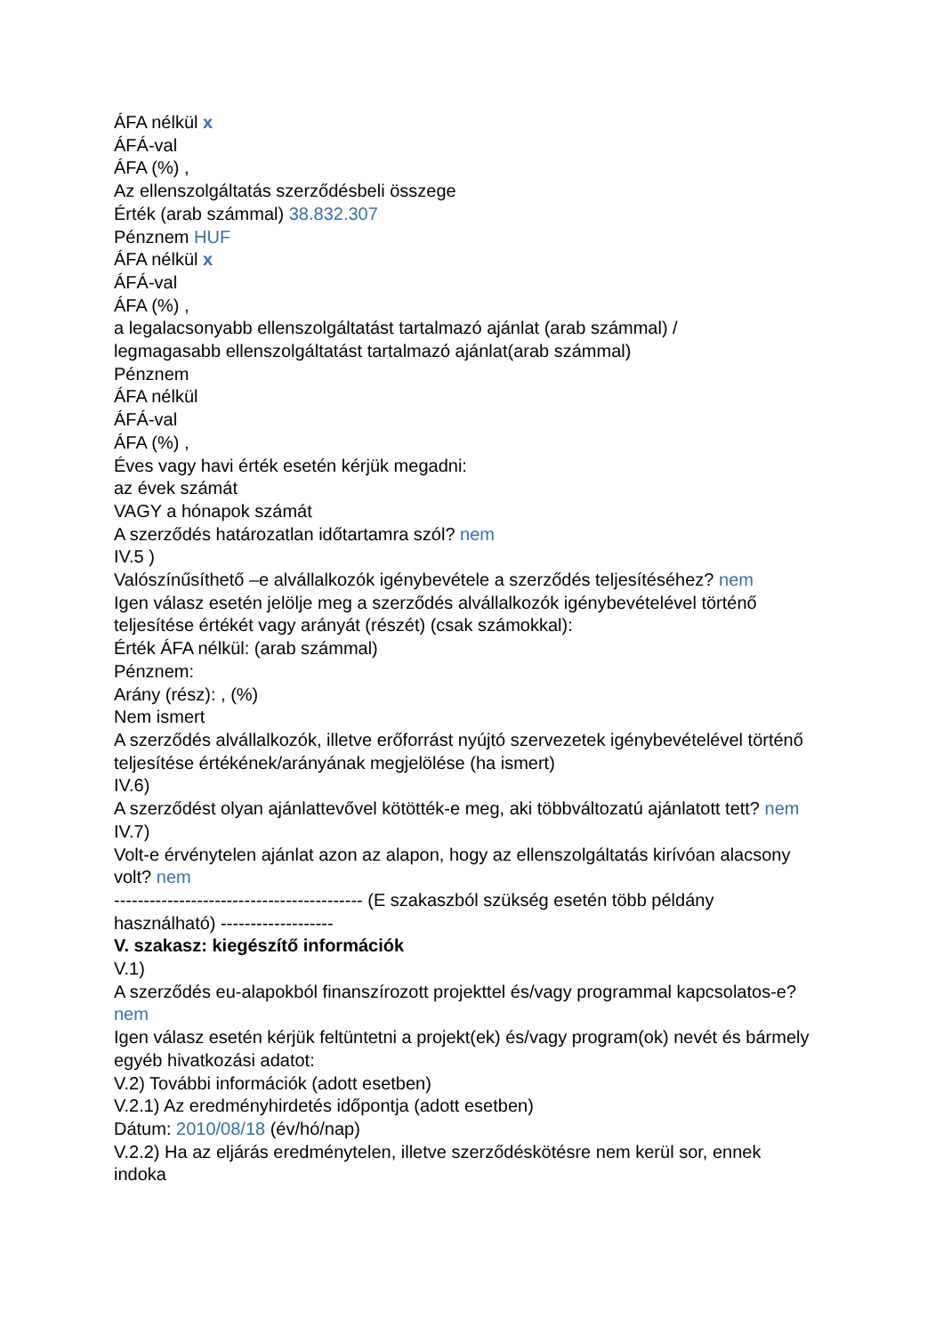ÁFA nélkül x
ÁFÁ-val
ÁFA (%) ,
Az ellenszolgáltatás szerződésbeli összege
Érték (arab számmal) 38.832.307
Pénznem HUF
ÁFA nélkül x
ÁFÁ-val
ÁFA (%) ,
a legalacsonyabb ellenszolgáltatást tartalmazó ajánlat (arab számmal) /
legmagasabb ellenszolgáltatást tartalmazó ajánlat(arab számmal)
Pénznem
ÁFA nélkül
ÁFÁ-val
ÁFA (%) ,
Éves vagy havi érték esetén kérjük megadni:
az évek számát
VAGY a hónapok számát
A szerződés határozatlan időtartamra szól? nem
IV.5 )
Valószínűsíthető –e alvállalkozók igénybevétele a szerződés teljesítéséhez? nem
Igen válasz esetén jelölje meg a szerződés alvállalkozók igénybevételével történő teljesítése értékét vagy arányát (részét) (csak számokkal):
Érték ÁFA nélkül: (arab számmal)
Pénznem:
Arány (rész): , (%)
Nem ismert
A szerződés alvállalkozók, illetve erőforrást nyújtó szervezetek igénybevételével történő teljesítése értékének/arányának megjelölése (ha ismert)
IV.6)
A szerződést olyan ajánlattevővel kötötték-e meg, aki többváltozatú ajánlatott tett? nem
IV.7)
Volt-e érvénytelen ajánlat azon az alapon, hogy az ellenszolgáltatás kirívóan alacsony volt? nem
------------------------------------------ (E szakaszból szükség esetén több példány használható) -------------------
V. szakasz: kiegészítő információk
V.1)
A szerződés eu-alapokból finanszírozott projekttel és/vagy programmal kapcsolatos-e? nem
Igen válasz esetén kérjük feltüntetni a projekt(ek) és/vagy program(ok) nevét és bármely egyéb hivatkozási adatot:
V.2) További információk (adott esetben)
V.2.1) Az eredményhirdetés időpontja (adott esetben)
Dátum: 2010/08/18 (év/hó/nap)
V.2.2) Ha az eljárás eredménytelen, illetve szerződéskötésre nem kerül sor, ennek indoka